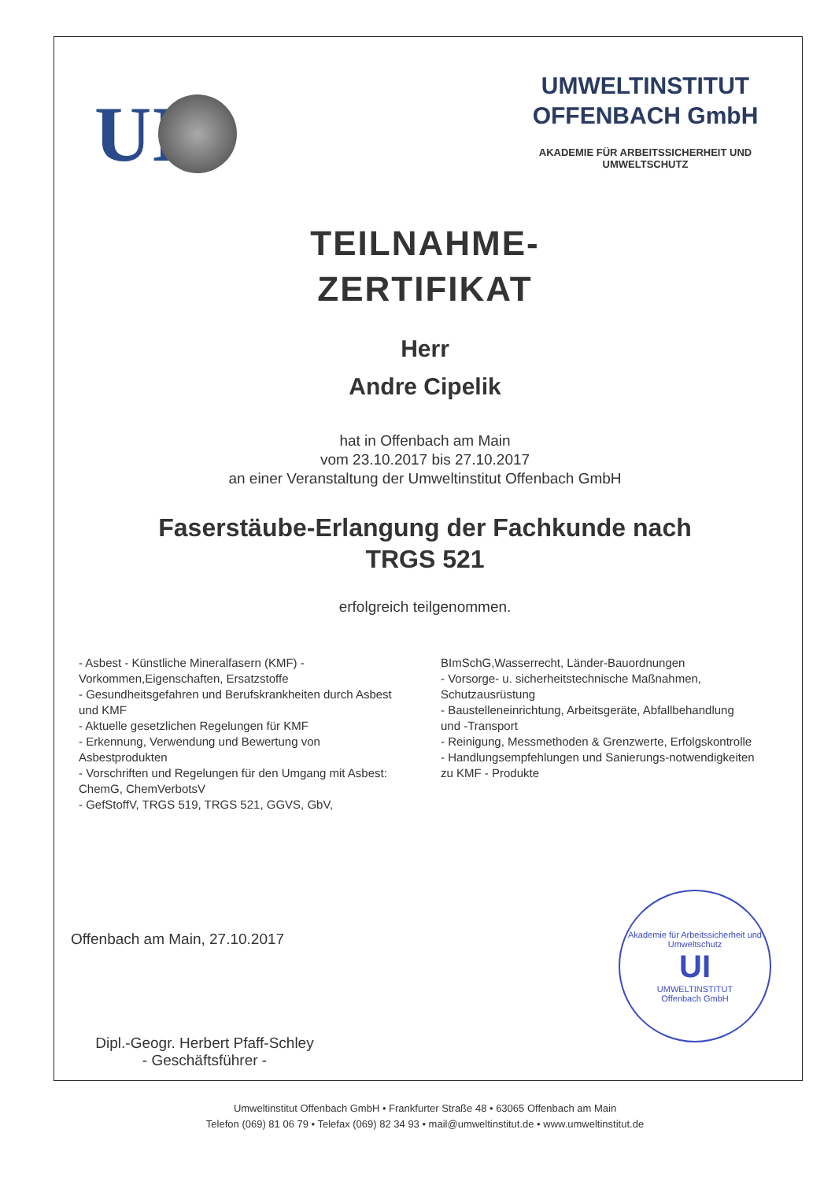UI
UMWELTINSTITUT
OFFENBACH GmbH
AKADEMIE FÜR ARBEITSSICHERHEIT UND UMWELTSCHUTZ
TEILNAHME-
ZERTIFIKAT
Herr
Andre Cipelik
hat in Offenbach am Main
vom 23.10.2017 bis 27.10.2017
an einer Veranstaltung der Umweltinstitut Offenbach GmbH
Faserstäube-Erlangung der Fachkunde nach
TRGS 521
erfolgreich teilgenommen.
- Asbest - Künstliche Mineralfasern (KMF) - Vorkommen,Eigenschaften, Ersatzstoffe
- Gesundheitsgefahren und Berufskrankheiten durch Asbest und KMF
- Aktuelle gesetzlichen Regelungen für KMF
- Erkennung, Verwendung und Bewertung von Asbestprodukten
- Vorschriften und Regelungen für den Umgang mit Asbest: ChemG, ChemVerbotsV
- GefStoffV, TRGS 519, TRGS 521, GGVS, GbV,
BImSchG,Wasserrecht, Länder-Bauordnungen
- Vorsorge- u. sicherheitstechnische Maßnahmen, Schutzausrüstung
- Baustelleneinrichtung, Arbeitsgeräte, Abfallbehandlung und -Transport
- Reinigung, Messmethoden & Grenzwerte, Erfolgskontrolle
- Handlungsempfehlungen und Sanierungs-notwendigkeiten zu KMF - Produkte
Offenbach am Main, 27.10.2017
Akademie für Arbeitssicherheit und Umweltschutz
UI
UMWELTINSTITUT
Offenbach GmbH
Dipl.-Geogr. Herbert Pfaff-Schley
- Geschäftsführer -
Umweltinstitut Offenbach GmbH • Frankfurter Straße 48 • 63065 Offenbach am Main
Telefon (069) 81 06 79 • Telefax (069) 82 34 93 • mail@umweltinstitut.de • www.umweltinstitut.de